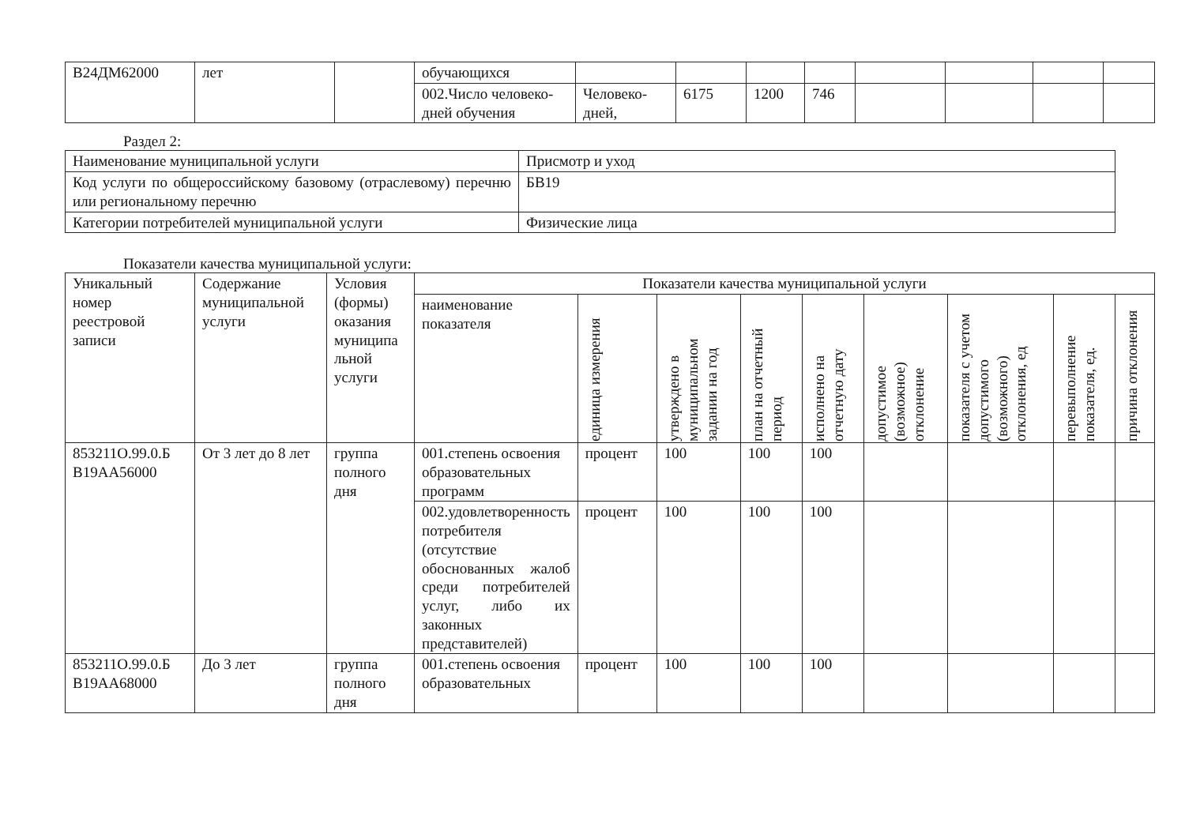| В24ДМ62000 | лет | | обучающихся | | | | | | | | |
| | | | 002.Число человеко-дней обучения | Человеко-дней, | 6175 | 1200 | 746 | | | | |
Раздел 2:
| Наименование муниципальной услуги | Присмотр и уход |
| Код услуги по общероссийскому базовому (отраслевому) перечню или региональному перечню | БВ19 |
| Категории потребителей муниципальной услуги | Физические лица |
Показатели качества муниципальной услуги:
| Уникальный номер реестровой записи | Содержание муниципальной услуги | Условия (формы) оказания муниципа льной услуги | Показатели качества муниципальной услуги | | | | | | | | |
| | | | наименование показателя | единица измерения | утверждено в муниципальном задании на год | план на отчетный период | исполнено на отчетную дату | допустимое (возможное) отклонение | показателя с учетом допустимого (возможного) отклонения, ед | перевыполнение показателя, ед. | причина отклонения |
| 853211О.99.0.Б В19АА56000 | От 3 лет до 8 лет | группа полного дня | 001.степень освоения образовательных программ | процент | 100 | 100 | 100 | | | | |
| | | | 002.удовлетворенность потребителя (отсутствие обоснованных жалоб среди потребителей услуг, либо их законных представителей) | процент | 100 | 100 | 100 | | | | |
| 853211О.99.0.Б В19АА68000 | До 3 лет | группа полного дня | 001.степень освоения образовательных | процент | 100 | 100 | 100 | | | | |